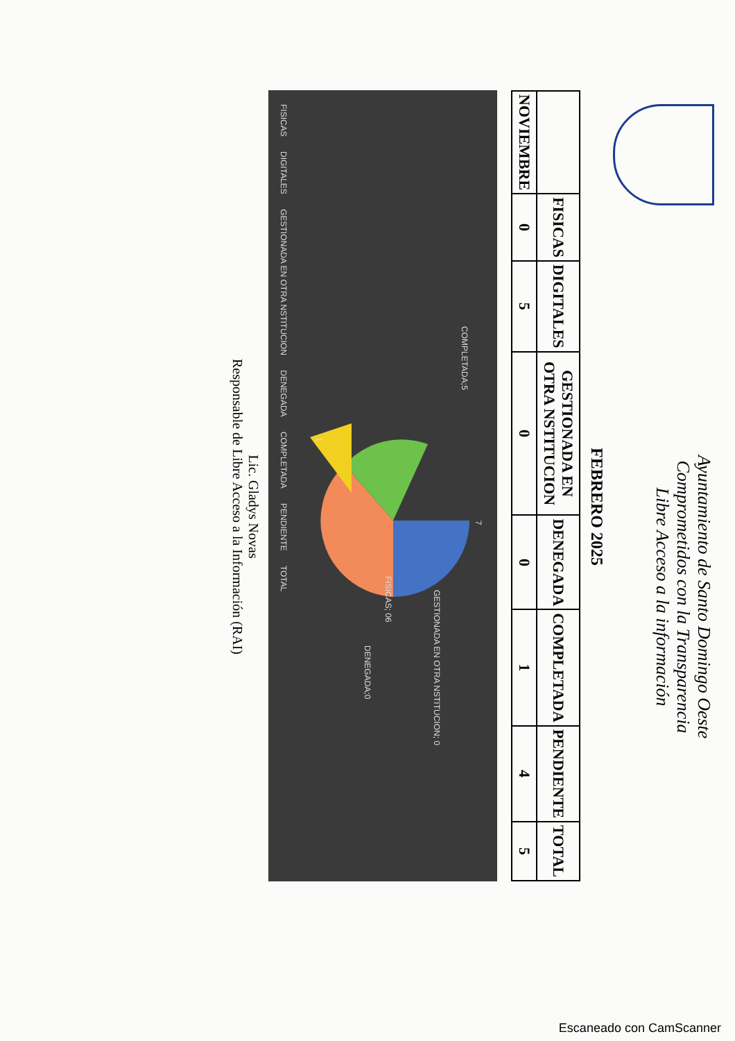Ayuntamiento de Santo Domingo Oeste
Comprometidos con la Transparencia
Libre Acceso a la información
FEBRERO 2025
| | FISICAS | DIGITALES | GESTIONADA EN OTRA NSTITUCION | DENEGADA | COMPLETADA | PENDIENTE | TOTAL |
| --- | --- | --- | --- | --- | --- | --- | --- |
| NOVIEMBRE | 0 | 5 | 0 | 0 | 1 | 4 | 5 |
COMPLETADA;5
7
FISICAS; 06
GESTIONADA EN OTRA NSTITUCION; 0
DENEGADA;0
1
FISICAS DIGITALES GESTIONADA EN OTRA NSTITUCION DENEGADA COMPLETADA PENDIENTE TOTAL
Lic. Gladys Novas
Responsable de Libre Acceso a la Información (RAI)
Escaneado con CamScanner